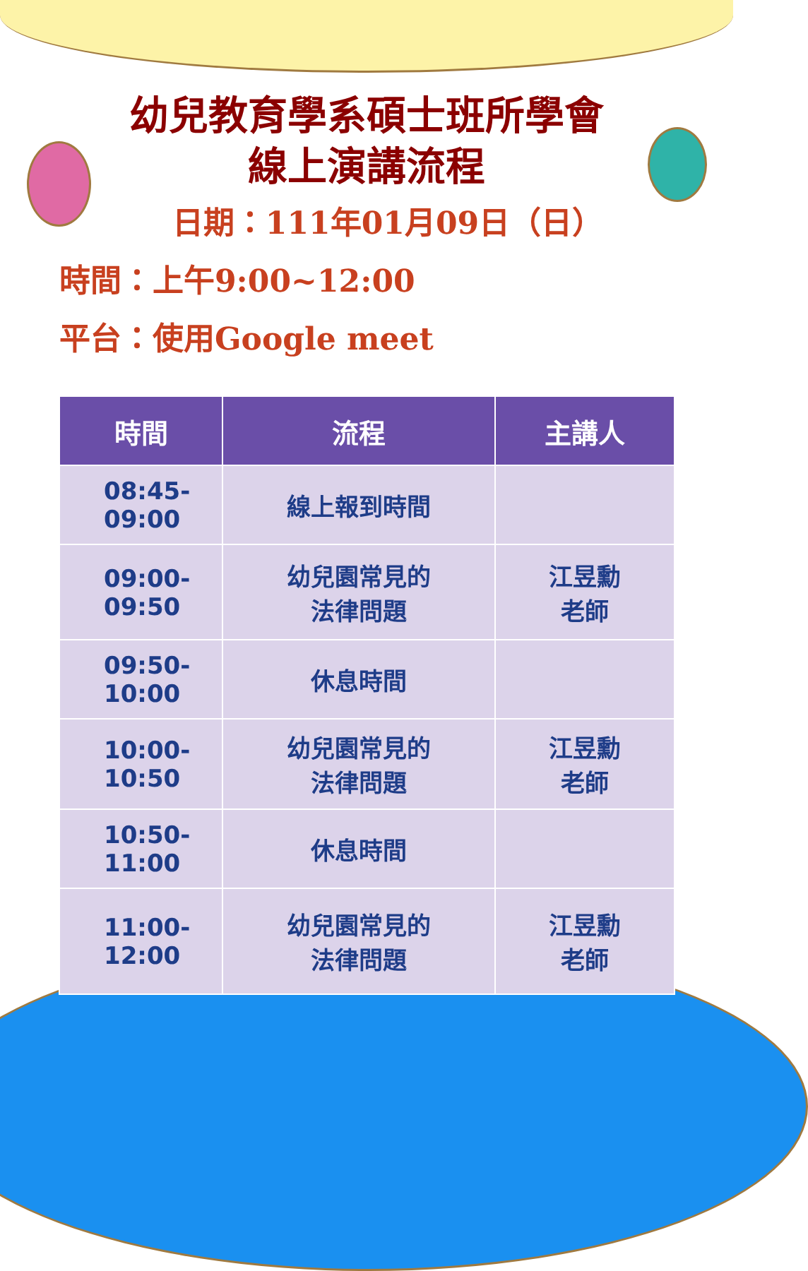幼兒教育學系碩士班所學會
線上演講流程
日期：111年01月09日（日）
時間：上午9:00~12:00
平台：使用Google meet
| 時間 | 流程 | 主講人 |
| --- | --- | --- |
| 08:45- 09:00 | 線上報到時間 | |
| 09:00- 09:50 | 幼兒園常見的 法律問題 | 江昱勳 老師 |
| 09:50- 10:00 | 休息時間 | |
| 10:00- 10:50 | 幼兒園常見的 法律問題 | 江昱勳 老師 |
| 10:50- 11:00 | 休息時間 | |
| 11:00- 12:00 | 幼兒園常見的 法律問題 | 江昱勳 老師 |